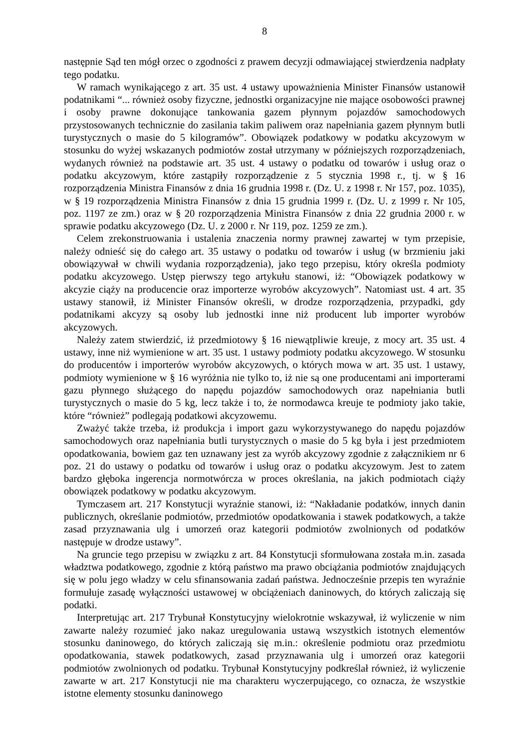8
następnie Sąd ten mógł orzec o zgodności z prawem decyzji odmawiającej stwierdzenia nadpłaty tego podatku.
W ramach wynikającego z art. 35 ust. 4 ustawy upoważnienia Minister Finansów ustanowił podatnikami “... również osoby fizyczne, jednostki organizacyjne nie mające osobowości prawnej i osoby prawne dokonujące tankowania gazem płynnym pojazdów samochodowych przystosowanych technicznie do zasilania takim paliwem oraz napełniania gazem płynnym butli turystycznych o masie do 5 kilogramów”. Obowiązek podatkowy w podatku akcyzowym w stosunku do wyżej wskazanych podmiotów został utrzymany w późniejszych rozporządzeniach, wydanych również na podstawie art. 35 ust. 4 ustawy o podatku od towarów i usług oraz o podatku akcyzowym, które zastąpiły rozporządzenie z 5 stycznia 1998 r., tj. w § 16 rozporządzenia Ministra Finansów z dnia 16 grudnia 1998 r. (Dz. U. z 1998 r. Nr 157, poz. 1035), w § 19 rozporządzenia Ministra Finansów z dnia 15 grudnia 1999 r. (Dz. U. z 1999 r. Nr 105, poz. 1197 ze zm.) oraz w § 20 rozporządzenia Ministra Finansów z dnia 22 grudnia 2000 r. w sprawie podatku akcyzowego (Dz. U. z 2000 r. Nr 119, poz. 1259 ze zm.).
Celem zrekonstruowania i ustalenia znaczenia normy prawnej zawartej w tym przepisie, należy odnieść się do całego art. 35 ustawy o podatku od towarów i usług (w brzmieniu jaki obowiązywał w chwili wydania rozporządzenia), jako tego przepisu, który określa podmioty podatku akcyzowego. Ustęp pierwszy tego artykułu stanowi, iż: “Obowiązek podatkowy w akcyzie ciąży na producencie oraz importerze wyrobów akcyzowych”. Natomiast ust. 4 art. 35 ustawy stanowił, iż Minister Finansów określi, w drodze rozporządzenia, przypadki, gdy podatnikami akcyzy są osoby lub jednostki inne niż producent lub importer wyrobów akcyzowych.
Należy zatem stwierdzić, iż przedmiotowy § 16 niewątpliwie kreuje, z mocy art. 35 ust. 4 ustawy, inne niż wymienione w art. 35 ust. 1 ustawy podmioty podatku akcyzowego. W stosunku do producentów i importerów wyrobów akcyzowych, o których mowa w art. 35 ust. 1 ustawy, podmioty wymienione w § 16 wyróżnia nie tylko to, iż nie są one producentami ani importerami gazu płynnego służącego do napędu pojazdów samochodowych oraz napełniania butli turystycznych o masie do 5 kg, lecz także i to, że normodawca kreuje te podmioty jako takie, które “również” podlegają podatkowi akcyzowemu.
Zważyć także trzeba, iż produkcja i import gazu wykorzystywanego do napędu pojazdów samochodowych oraz napełniania butli turystycznych o masie do 5 kg była i jest przedmiotem opodatkowania, bowiem gaz ten uznawany jest za wyrób akcyzowy zgodnie z załącznikiem nr 6 poz. 21 do ustawy o podatku od towarów i usług oraz o podatku akcyzowym. Jest to zatem bardzo głęboka ingerencja normotwórcza w proces określania, na jakich podmiotach ciąży obowiązek podatkowy w podatku akcyzowym.
Tymczasem art. 217 Konstytucji wyraźnie stanowi, iż: “Nakładanie podatków, innych danin publicznych, określanie podmiotów, przedmiotów opodatkowania i stawek podatkowych, a także zasad przyznawania ulg i umorzeń oraz kategorii podmiotów zwolnionych od podatków następuje w drodze ustawy”.
Na gruncie tego przepisu w związku z art. 84 Konstytucji sformułowana została m.in. zasada władztwa podatkowego, zgodnie z którą państwo ma prawo obciążania podmiotów znajdujących się w polu jego władzy w celu sfinansowania zadań państwa. Jednocześnie przepis ten wyraźnie formułuje zasadę wyłączności ustawowej w obciążeniach daninowych, do których zaliczają się podatki.
Interpretując art. 217 Trybunał Konstytucyjny wielokrotnie wskazywał, iż wyliczenie w nim zawarte należy rozumieć jako nakaz uregulowania ustawą wszystkich istotnych elementów stosunku daninowego, do których zaliczają się m.in.: określenie podmiotu oraz przedmiotu opodatkowania, stawek podatkowych, zasad przyznawania ulg i umorzeń oraz kategorii podmiotów zwolnionych od podatku. Trybunał Konstytucyjny podkreślał również, iż wyliczenie zawarte w art. 217 Konstytucji nie ma charakteru wyczerpującego, co oznacza, że wszystkie istotne elementy stosunku daninowego